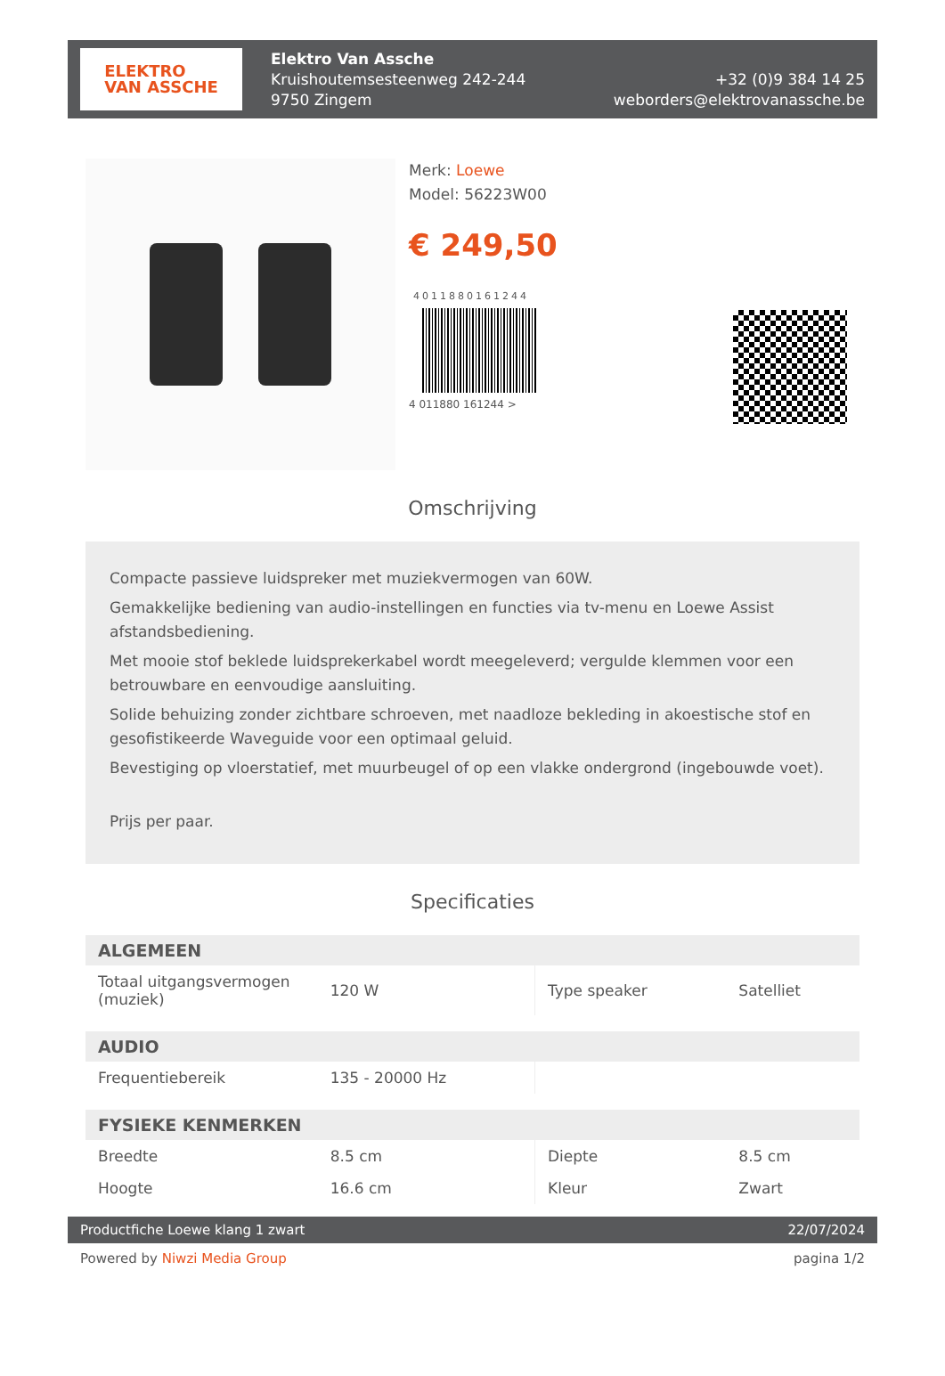ELEKTRO
VAN ASSCHE
Elektro Van Assche
Kruishoutemsesteenweg 242-244
9750 Zingem
+32 (0)9 384 14 25
weborders@elektrovanassche.be
Merk: Loewe
Model: 56223W00
€ 249,50
4011880161244
4 011880 161244 >
Omschrijving
Compacte passieve luidspreker met muziekvermogen van 60W.
Gemakkelijke bediening van audio-instellingen en functies via tv-menu en Loewe Assist afstandsbediening.
Met mooie stof beklede luidsprekerkabel wordt meegeleverd; vergulde klemmen voor een betrouwbare en eenvoudige aansluiting.
Solide behuizing zonder zichtbare schroeven, met naadloze bekleding in akoestische stof en gesofistikeerde Waveguide voor een optimaal geluid.
Bevestiging op vloerstatief, met muurbeugel of op een vlakke ondergrond (ingebouwde voet).
Prijs per paar.
Specificaties
| ALGEMEEN | | | |
| --- | --- | --- | --- |
| Totaal uitgangsvermogen (muziek) | 120 W | Type speaker | Satelliet |
| AUDIO | | | |
| Frequentiebereik | 135 - 20000 Hz | | |
| FYSIEKE KENMERKEN | | | |
| Breedte | 8.5 cm | Diepte | 8.5 cm |
| Hoogte | 16.6 cm | Kleur | Zwart |
Productfiche Loewe klang 1 zwart 22/07/2024
Powered by Niwzi Media Group pagina 1/2